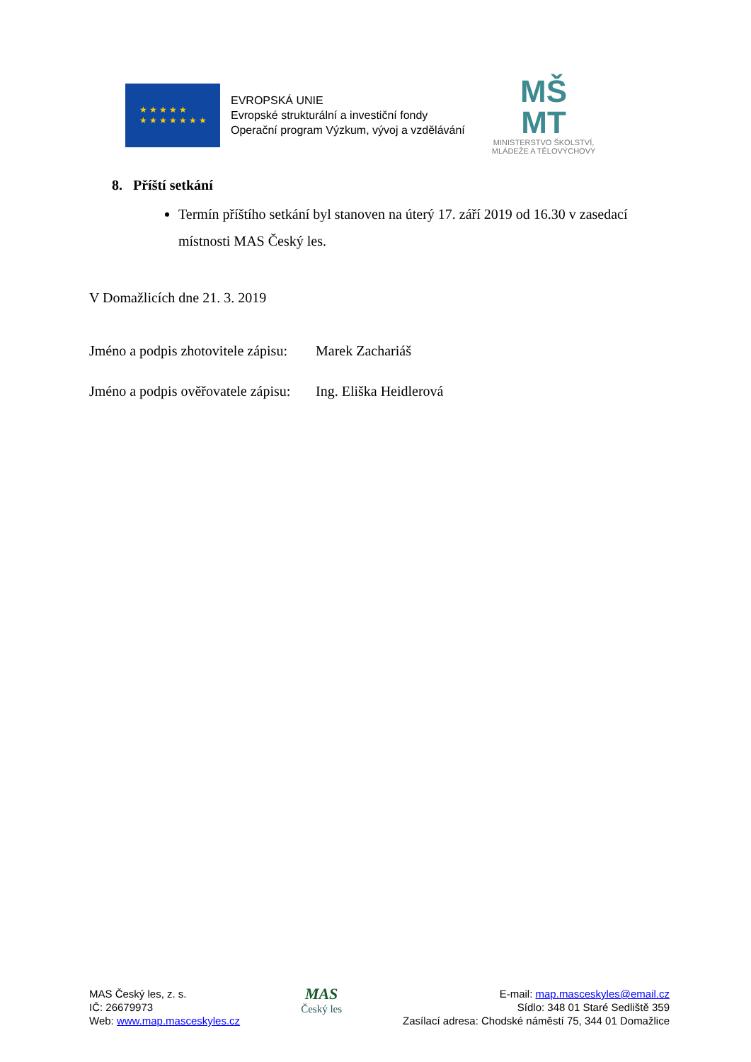★ ★ ★ ★ ★
★ ★ ★ ★ ★ ★ ★
EVROPSKÁ UNIE
Evropské strukturální a investiční fondy
Operační program Výzkum, vývoj a vzdělávání
MŠ
MT
MINISTERSTVO ŠKOLSTVÍ,
MLÁDEŽE A TĚLOVÝCHOVY
8. Příští setkání
Termín příštího setkání byl stanoven na úterý 17. září 2019 od 16.30 v zasedací místnosti MAS Český les.
V Domažlicích dne 21. 3. 2019
Jméno a podpis zhotovitele zápisu: Marek Zachariáš
Jméno a podpis ověřovatele zápisu: Ing. Eliška Heidlerová
MAS Český les, z. s.
IČ: 26679973
Web: www.map.masceskyles.cz
MAS
Český les
E-mail: map.masceskyles@email.cz
Sídlo: 348 01 Staré Sedliště 359
Zasílací adresa: Chodské náměstí 75, 344 01 Domažlice